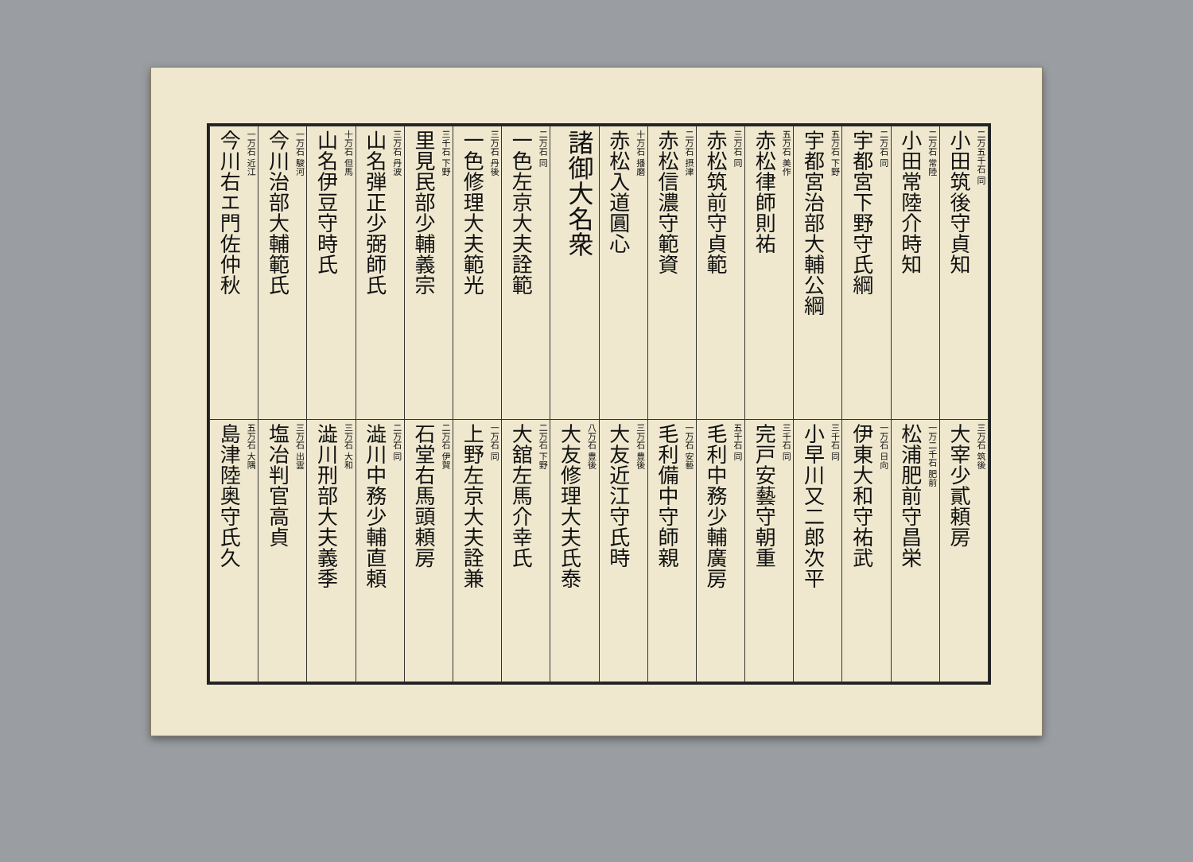| 一万石 近江 今川右エ門佐仲秋 | 一万石 駿河 今川治部大輔範氏 | 十万石 但馬 山名伊豆守時氏 | 三万石 丹波 山名弾正少弼師氏 | 三千石 下野 里見民部少輔義宗 | 三万石 丹後 一色修理大夫範光 | 二万石 同 一色左京大夫詮範 | 諸御大名衆 | 十万石 播磨 赤松入道圓心 | 二万石 摂津 赤松信濃守範資 | 三万石 同 赤松筑前守貞範 | 五万石 美作 赤松律師則祐 | 五万石 下野 宇都宮治部大輔公綱 | 二万石 同 宇都宮下野守氏綱 | 二万石 常陸 小田常陸介時知 | 二万五千石 同 小田筑後守貞知 |
| 五万石 大隅 島津陸奥守氏久 | 三万石 出雲 塩冶判官高貞 | 三万石 大和 澁川刑部大夫義季 | 二万石 同 澁川中務少輔直頼 | 二万石 伊賀 石堂右馬頭頼房 | 一万石 同 上野左京大夫詮兼 | 二万石 下野 大舘左馬介幸氏 | 八万石 豊後 大友修理大夫氏泰 | 三万石 豊後 大友近江守氏時 | 一万石 安藝 毛利備中守師親 | 五千石 同 毛利中務少輔廣房 | 三千石 同 完戸安藝守朝重 | 三千石 同 小早川又二郎次平 | 一万石 日向 伊東大和守祐武 | 一万二千石 肥前 松浦肥前守昌栄 | 三万石 筑後 大宰少貳頼房 |